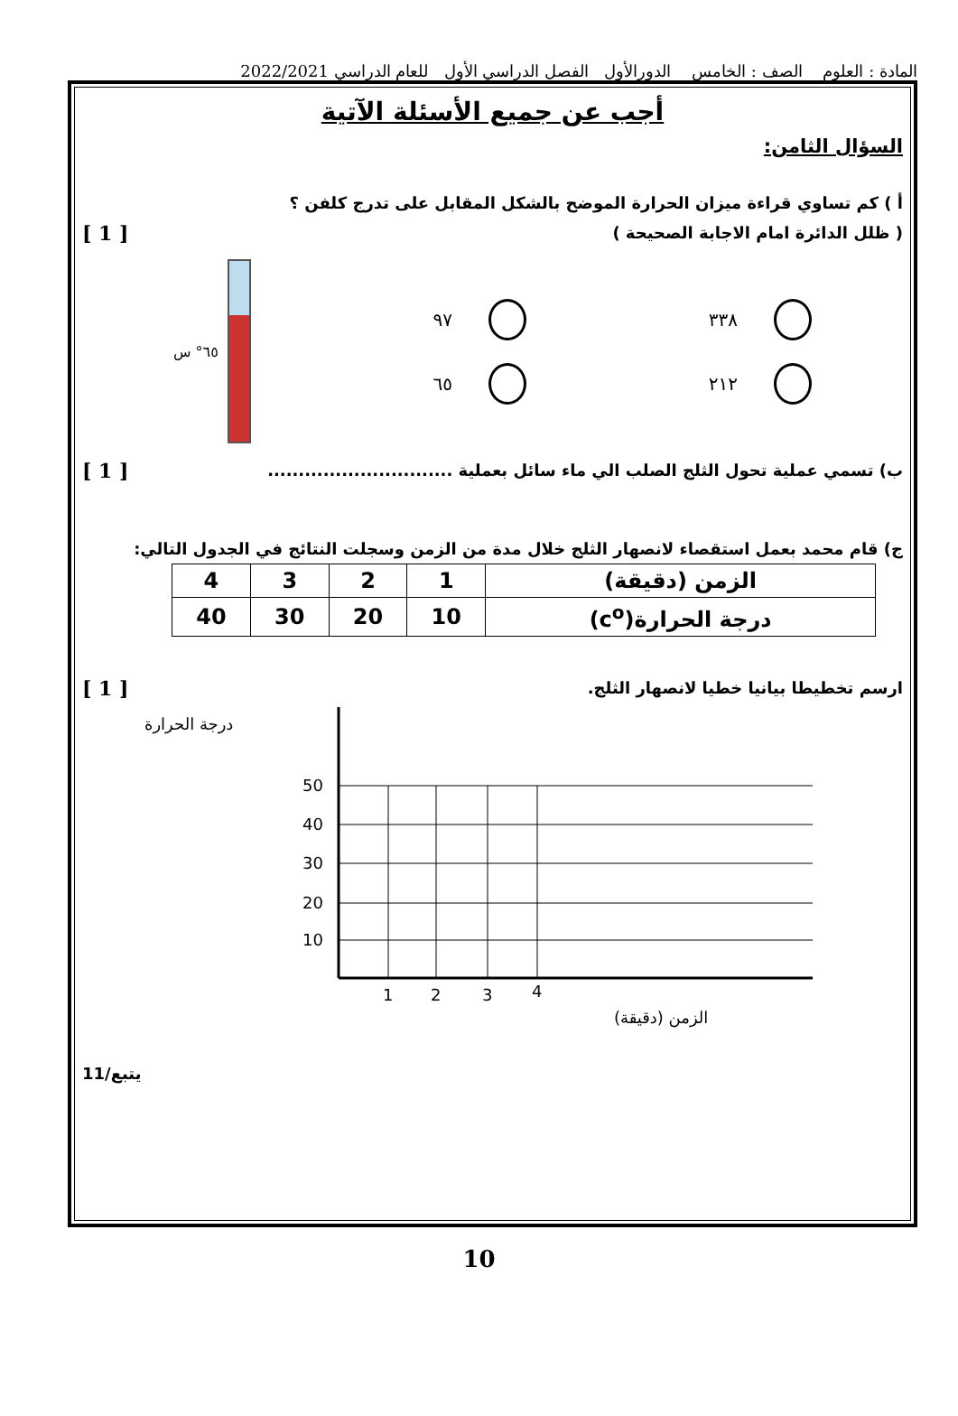المادة : العلوم الصف : الخامس الدورالأول الفصل الدراسي الأول للعام الدراسي 2022/2021
أجب عن جميع الأسئلة الآتية
السؤال الثامن:
أ ) كم تساوي قراءة ميزان الحرارة الموضح بالشكل المقابل على تدرج كلفن ؟
( ظلل الدائرة امام الاجابة الصحيحة )
[ 1 ]
٣٣٨
٢١٢
٩٧
٦٥
٦٥° س
ب) تسمي عملية تحول الثلج الصلب الي ماء سائل بعملية ..............................
[ 1 ]
ج) قام محمد بعمل استقصاء لانصهار الثلج خلال مدة من الزمن وسجلت النتائج في الجدول التالي:
| الزمن (دقيقة) | 1 | 2 | 3 | 4 |
| درجة الحرارة(c<sup>o</sup>) | 10 | 20 | 30 | 40 |
ارسم تخطيطا بيانيا خطيا لانصهار الثلج.
[ 1 ]
درجة الحرارة
50
40
30
20
10
1
2
3
4
الزمن (دقيقة)
يتبع/11
10